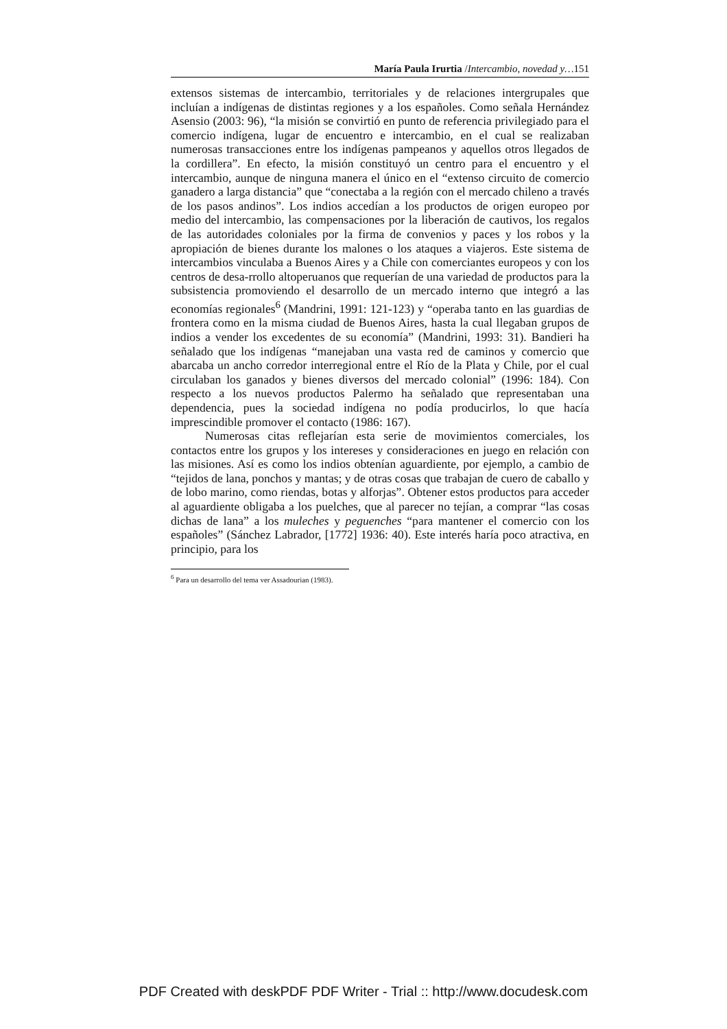María Paula Irurtia /Intercambio, novedad y…151
extensos sistemas de intercambio, territoriales y de relaciones intergrupales que incluían a indígenas de distintas regiones y a los españoles. Como señala Hernández Asensio (2003: 96), “la misión se convirtió en punto de referencia privilegiado para el comercio indígena, lugar de encuentro e intercambio, en el cual se realizaban numerosas transacciones entre los indígenas pampeanos y aquellos otros llegados de la cordillera”. En efecto, la misión constituyó un centro para el encuentro y el intercambio, aunque de ninguna manera el único en el “extenso circuito de comercio ganadero a larga distancia” que “conectaba a la región con el mercado chileno a través de los pasos andinos”. Los indios accedían a los productos de origen europeo por medio del intercambio, las compensaciones por la liberación de cautivos, los regalos de las autoridades coloniales por la firma de convenios y paces y los robos y la apropiación de bienes durante los malones o los ataques a viajeros. Este sistema de intercambios vinculaba a Buenos Aires y a Chile con comerciantes europeos y con los centros de desa-rrollo altoperuanos que requerían de una variedad de productos para la subsistencia promoviendo el desarrollo de un mercado interno que integró a las economías regionales<sup>6</sup> (Mandrini, 1991: 121-123) y “operaba tanto en las guardias de frontera como en la misma ciudad de Buenos Aires, hasta la cual llegaban grupos de indios a vender los excedentes de su economía” (Mandrini, 1993: 31). Bandieri ha señalado que los indígenas “manejaban una vasta red de caminos y comercio que abarcaba un ancho corredor interregional entre el Río de la Plata y Chile, por el cual circulaban los ganados y bienes diversos del mercado colonial” (1996: 184). Con respecto a los nuevos productos Palermo ha señalado que representaban una dependencia, pues la sociedad indígena no podía producirlos, lo que hacía imprescindible promover el contacto (1986: 167).
Numerosas citas reflejarían esta serie de movimientos comerciales, los contactos entre los grupos y los intereses y consideraciones en juego en relación con las misiones. Así es como los indios obtenían aguardiente, por ejemplo, a cambio de “tejidos de lana, ponchos y mantas; y de otras cosas que trabajan de cuero de caballo y de lobo marino, como riendas, botas y alforjas”. Obtener estos productos para acceder al aguardiente obligaba a los puelches, que al parecer no tejían, a comprar “las cosas dichas de lana” a los muleches y peguenches “para mantener el comercio con los españoles” (Sánchez Labrador, [1772] 1936: 40). Este interés haría poco atractiva, en principio, para los
<sup>6</sup> Para un desarrollo del tema ver Assadourian (1983).
PDF Created with deskPDF PDF Writer - Trial :: http://www.docudesk.com